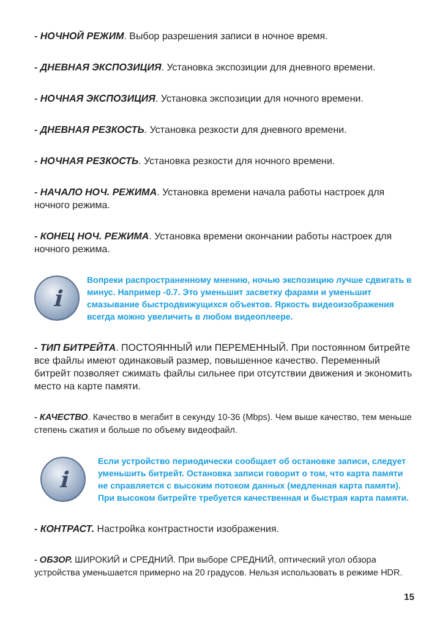- НОЧНОЙ РЕЖИМ. Выбор разрешения записи в ночное время.
- ДНЕВНАЯ ЭКСПОЗИЦИЯ. Установка экспозиции для дневного времени.
- НОЧНАЯ ЭКСПОЗИЦИЯ. Установка экспозиции для ночного времени.
- ДНЕВНАЯ РЕЗКОСТЬ. Установка резкости для дневного времени.
- НОЧНАЯ РЕЗКОСТЬ. Установка резкости для ночного времени.
- НАЧАЛО НОЧ. РЕЖИМА. Установка времени начала работы настроек для ночного режима.
- КОНЕЦ НОЧ. РЕЖИМА. Установка времени окончании работы настроек для ночного режима.
i
Вопреки распространенному мнению, ночью экспозицию лучше сдвигать в минус. Например -0.7. Это уменьшит засветку фарами и уменьшит смазывание быстродвижущихся объектов. Яркость видеоизображения всегда можно увеличить в любом видеоплеере.
- ТИП БИТРЕЙТА. ПОСТОЯННЫЙ или ПЕРЕМЕННЫЙ. При постоянном битрейте все файлы имеют одинаковый размер, повышенное качество. Переменный битрейт позволяет сжимать файлы сильнее при отсутствии движения и экономить место на карте памяти.
- КАЧЕСТВО. Качество в мегабит в секунду 10-36 (Mbps). Чем выше качество, тем меньше степень сжатия и больше по объему видеофайл.
i
Если устройство периодически сообщает об остановке записи, следует уменьшить битрейт. Остановка записи говорит о том, что карта памяти не справляется с высоким потоком данных (медленная карта памяти). При высоком битрейте требуется качественная и быстрая карта памяти.
- КОНТРАСТ. Настройка контрастности изображения.
- ОБЗОР. ШИРОКИЙ и СРЕДНИЙ. При выборе СРЕДНИЙ, оптический угол обзора устройства уменьшается примерно на 20 градусов. Нельзя использовать в режиме HDR.
15